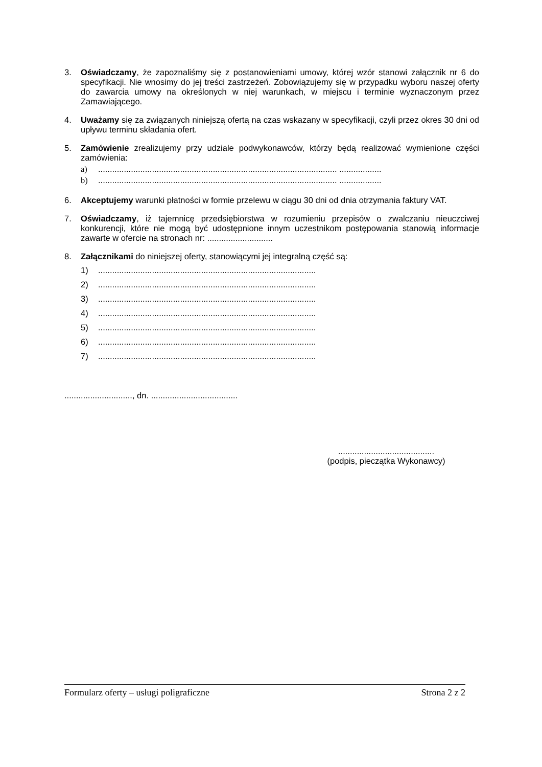3. Oświadczamy, że zapoznaliśmy się z postanowieniami umowy, której wzór stanowi załącznik nr 6 do specyfikacji. Nie wnosimy do jej treści zastrzeżeń. Zobowiązujemy się w przypadku wyboru naszej oferty do zawarcia umowy na określonych w niej warunkach, w miejscu i terminie wyznaczonym przez Zamawiającego.
4. Uważamy się za związanych niniejszą ofertą na czas wskazany w specyfikacji, czyli przez okres 30 dni od upływu terminu składania ofert.
5. Zamówienie zrealizujemy przy udziale podwykonawców, którzy będą realizować wymienione części zamówienia:
a)...................................................................................................... ..................
b)...................................................................................................... ..................
6. Akceptujemy warunki płatności w formie przelewu w ciągu 30 dni od dnia otrzymania faktury VAT.
7. Oświadczamy, iż tajemnicę przedsiębiorstwa w rozumieniu przepisów o zwalczaniu nieuczciwej konkurencji, które nie mogą być udostępnione innym uczestnikom postępowania stanowią informacje zawarte w ofercie na stronach nr: ............................
8. Załącznikami do niniejszej oferty, stanowiącymi jej integralną część są:
1).............................................................................................
2).............................................................................................
3).............................................................................................
4).............................................................................................
5).............................................................................................
6).............................................................................................
7).............................................................................................
............................., dn. .....................................
.........................................
(podpis, pieczątka Wykonawcy)
Formularz oferty – usługi poligraficzne Strona 2 z 2